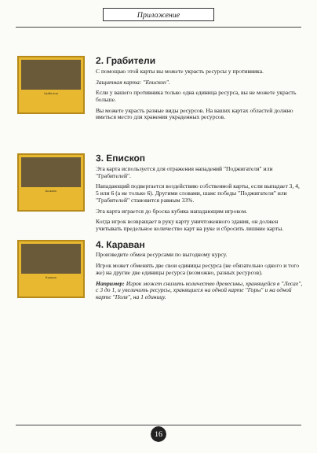Приложение
Грабители
2. Грабители
С помощью этой карты вы можете украсть ресурсы у противника.
Защитная карта: "Епископ".
Если у вашего противника только одна единица ресурса, вы не можете украсть больше.
Вы можете украсть разные виды ресурсов. На ваших картах областей должно иметься место для хранения украденных ресурсов.
Епископ
3. Епископ
Эта карта используется для отражения нападений "Поджигателя" или "Грабителей".
Нападающий подвергается воздействию собственной карты, если выпадает 3, 4, 5 или 6 (а не только 6). Другими словами, шанс победы "Поджигателя" или "Грабителей" становится равным 33%.
Эта карта играется до броска кубика нападающим игроком.
Когда игрок возвращает в руку карту уничтоженного здания, он должен учитывать предельное количество карт на руке и сбросить лишние карты.
Караван
4. Караван
Произведите обмен ресурсами по выгодному курсу.
Игрок может обменять две свои единицы ресурса (не обязательно одного и того же) на другие две единицы ресурса (возможно, разных ресурсов).
Например: Игрок может снизить количество древесины, хранящейся в "Лесах", с 3 до 1, и увеличить ресурсы, хранящиеся на одной карте "Горы" и на одной карте "Поля", на 1 единицу.
16